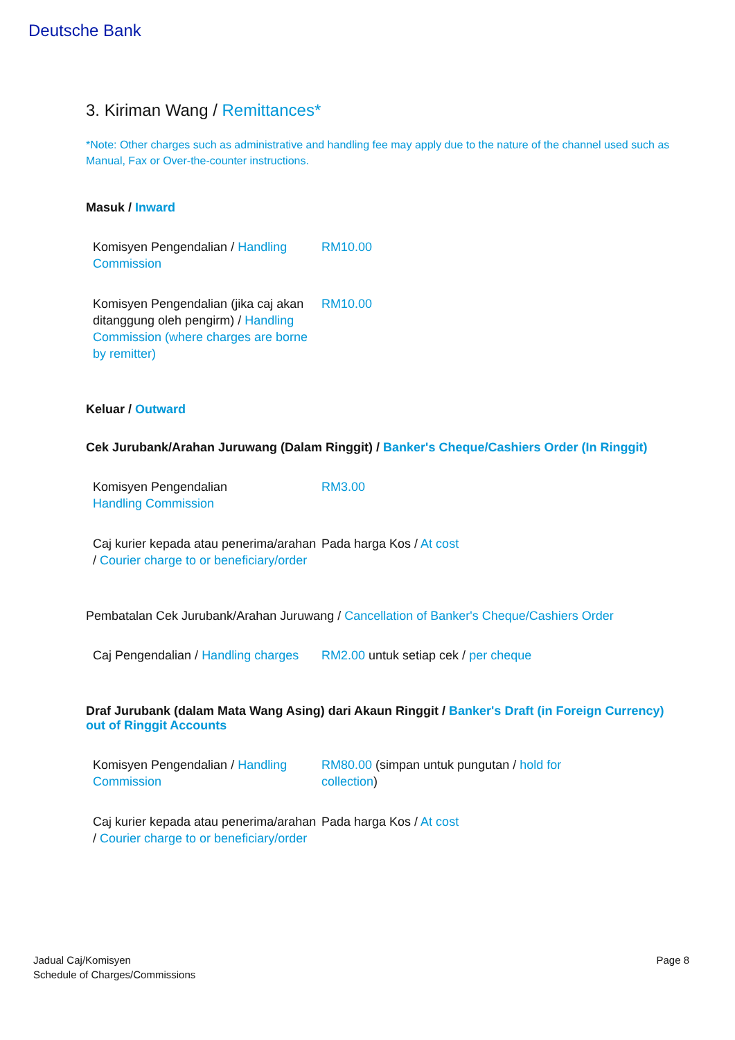Deutsche Bank
3. Kiriman Wang / Remittances*
*Note: Other charges such as administrative and handling fee may apply due to the nature of the channel used such as Manual, Fax or Over-the-counter instructions.
Masuk / Inward
| Komisyen Pengendalian / Handling Commission | RM10.00 |
| Komisyen Pengendalian (jika caj akan ditanggung oleh pengirm) / Handling Commission (where charges are borne by remitter) | RM10.00 |
Keluar / Outward
Cek Jurubank/Arahan Juruwang (Dalam Ringgit) / Banker's Cheque/Cashiers Order (In Ringgit)
| Komisyen Pengendalian Handling Commission | RM3.00 |
| Caj kurier kepada atau penerima/arahan / Courier charge to or beneficiary/order | Pada harga Kos / At cost |
Pembatalan Cek Jurubank/Arahan Juruwang / Cancellation of Banker's Cheque/Cashiers Order
| Caj Pengendalian / Handling charges | RM2.00 untuk setiap cek / per cheque |
Draf Jurubank (dalam Mata Wang Asing) dari Akaun Ringgit / Banker's Draft (in Foreign Currency) out of Ringgit Accounts
| Komisyen Pengendalian / Handling Commission | RM80.00 (simpan untuk pungutan / hold for collection ) |
| Caj kurier kepada atau penerima/arahan / Courier charge to or beneficiary/order | Pada harga Kos / At cost |
Jadual Caj/Komisyen
Schedule of Charges/Commissions
Page 8